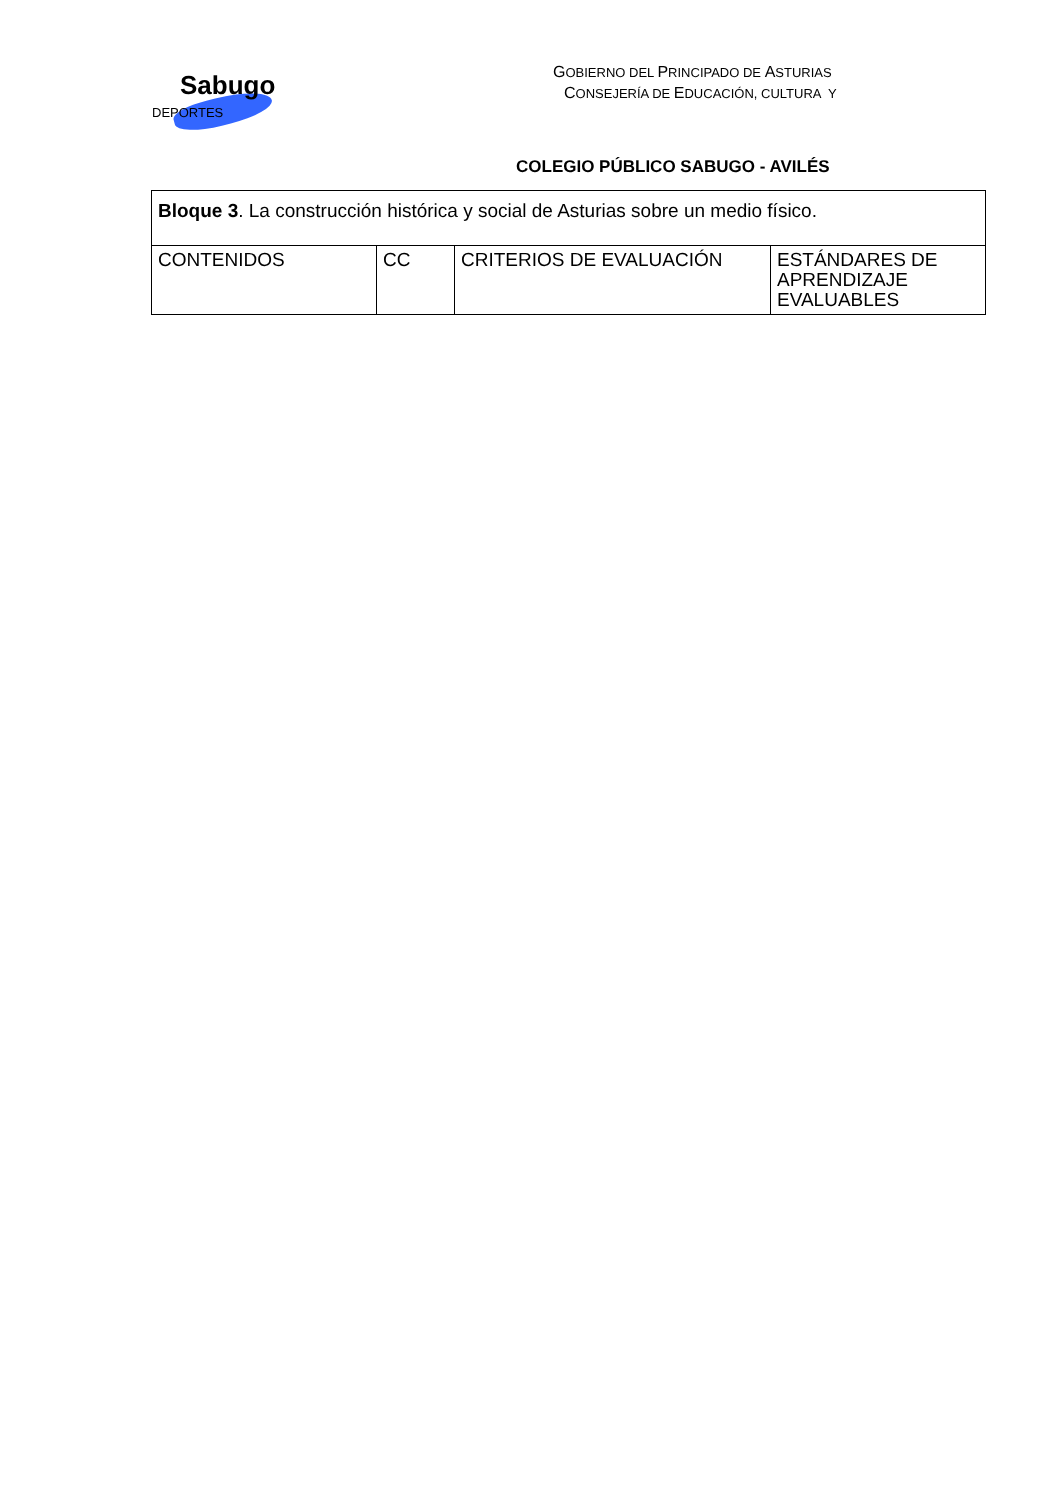Sabugo
DEPORTES
GOBIERNO DEL PRINCIPADO DE ASTURIAS
CONSEJERÍA DE EDUCACIÓN, CULTURA Y
COLEGIO PÚBLICO SABUGO - AVILÉS
| Bloque 3 . La construcción histórica y social de Asturias sobre un medio físico. | | | |
| CONTENIDOS | CC | CRITERIOS DE EVALUACIÓN | ESTÁNDARES DE APRENDIZAJE EVALUABLES |